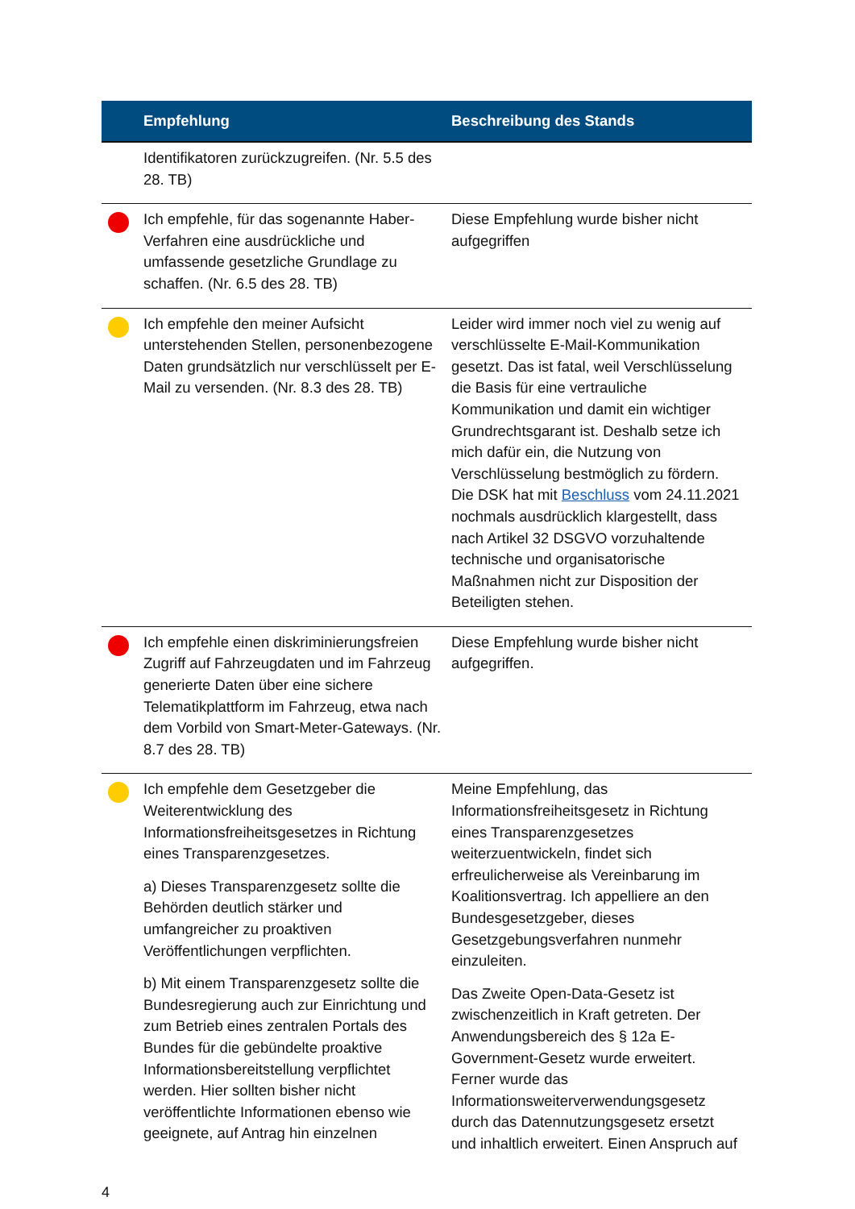| | Empfehlung | Beschreibung des Stands |
| --- | --- | --- |
| | Identifikatoren zurückzugreifen. (Nr. 5.5 des 28. TB) | |
| | Ich empfehle, für das sogenannte Haber-Verfahren eine ausdrückliche und umfassende gesetzliche Grundlage zu schaffen. (Nr. 6.5 des 28. TB) | Diese Empfehlung wurde bisher nicht aufgegriffen |
| | Ich empfehle den meiner Aufsicht unterstehenden Stellen, personenbezogene Daten grundsätzlich nur verschlüsselt per E-Mail zu versenden. (Nr. 8.3 des 28. TB) | Leider wird immer noch viel zu wenig auf verschlüsselte E-Mail-Kommunikation gesetzt. Das ist fatal, weil Verschlüsselung die Basis für eine vertrauliche Kommunikation und damit ein wichtiger Grundrechtsgarant ist. Deshalb setze ich mich dafür ein, die Nutzung von Verschlüsselung bestmöglich zu fördern. Die DSK hat mit Beschluss vom 24.11.2021 nochmals ausdrücklich klargestellt, dass nach Artikel 32 DSGVO vorzuhaltende technische und organisatorische Maßnahmen nicht zur Disposition der Beteiligten stehen. |
| | Ich empfehle einen diskriminierungsfreien Zugriff auf Fahrzeugdaten und im Fahrzeug generierte Daten über eine sichere Telematikplattform im Fahrzeug, etwa nach dem Vorbild von Smart-Meter-Gateways. (Nr. 8.7 des 28. TB) | Diese Empfehlung wurde bisher nicht aufgegriffen. |
| | Ich empfehle dem Gesetzgeber die Weiterentwicklung des Informationsfreiheitsgesetzes in Richtung eines Transparenzgesetzes. a) Dieses Transparenzgesetz sollte die Behörden deutlich stärker und umfangreicher zu proaktiven Veröffentlichungen verpflichten. b) Mit einem Transparenzgesetz sollte die Bundesregierung auch zur Einrichtung und zum Betrieb eines zentralen Portals des Bundes für die gebündelte proaktive Informationsbereitstellung verpflichtet werden. Hier sollten bisher nicht veröffentlichte Informationen ebenso wie geeignete, auf Antrag hin einzelnen | Meine Empfehlung, das Informationsfreiheitsgesetz in Richtung eines Transparenzgesetzes weiterzuentwickeln, findet sich erfreulicherweise als Vereinbarung im Koalitionsvertrag. Ich appelliere an den Bundesgesetzgeber, dieses Gesetzgebungsverfahren nunmehr einzuleiten. Das Zweite Open-Data-Gesetz ist zwischenzeitlich in Kraft getreten. Der Anwendungsbereich des § 12a E-Government-Gesetz wurde erweitert. Ferner wurde das Informationsweiterverwendungsgesetz durch das Datennutzungsgesetz ersetzt und inhaltlich erweitert. Einen Anspruch auf |
4